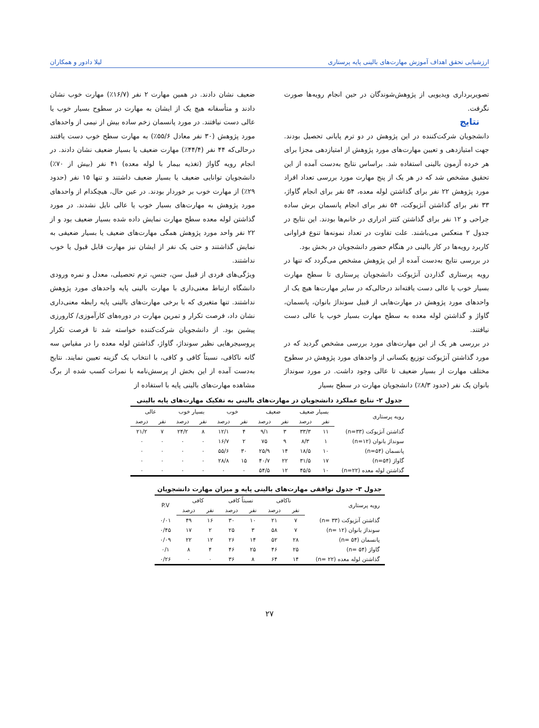ارزشیابی تحقق اهداف آموزش مهارت‌های بالینی پایه پرستاری لیلا دادور و همکاران
تصویربرداری ویدیویی از پژوهش‌شوندگان در حین انجام رویه‌ها صورت نگرفت.
نتایج
دانشجویان شرکت‌کننده در این پژوهش در دو ترم پایانی تحصیل بودند. جهت امتیازدهی و تعیین مهارت‌های مورد پژوهش از امتیازدهی مجزا برای هر خرده آزمون بالینی استفاده شد. براساس نتایج به‌دست آمده از این تحقیق مشخص شد که در هر یک از پنج مهارت مورد بررسی تعداد افراد مورد پژوهش ۲۲ نفر برای گذاشتن لوله معده، ۵۴ نفر برای انجام گاواژ، ۳۳ نفر برای گذاشتن آنژیوکت، ۵۴ نفر برای انجام پانسمان برش ساده جراحی و ۱۲ نفر برای گذاشتن کتتر ادراری در خانم‌ها بودند. این نتایج در جدول ۲ منعکس می‌باشند. علت تفاوت در تعداد نمونه‌ها تنوع فراوانی کاربرد رویه‌ها در کار بالینی در هنگام حضور دانشجویان در بخش بود.
در بررسی نتایج به‌دست آمده از این پژوهش مشخص می‌گردد که تنها در رویه پرستاری گذاردن آنژیوکت دانشجویان پرستاری تا سطح مهارت بسیار خوب یا عالی دست یافته‌اند درحالی‌که در سایر مهارت‌ها هیچ یک از واحدهای مورد پژوهش در مهارت‌هایی از قبیل سونداژ بانوان، پانسمان، گاواژ و گذاشتن لوله معده به سطح مهارت بسیار خوب یا عالی دست نیافتند.
در بررسی هر یک از این مهارت‌های مورد بررسی مشخص گردید که در مورد گذاشتن آنژیوکت توزیع یکسانی از واحدهای مورد پژوهش در سطوح مختلف مهارت از بسیار ضعیف تا عالی وجود داشت. در مورد سونداژ بانوان یک نفر (حدود ۸/۳٪) دانشجویان مهارت در سطح بسیار
ضعیف نشان دادند. در همین مهارت ۲ نفر (۱۶/۷٪) مهارت خوب نشان دادند و متأسفانه هیچ یک از ایشان به مهارت در سطوح بسیار خوب یا عالی دست نیافتند. در مورد پانسمان زخم ساده بیش از نیمی از واحدهای مورد پژوهش (۳۰ نفر معادل ۵۵/۶٪) به مهارت سطح خوب دست یافتند درحالی‌که ۴۴ نفر (۴۴/۴٪) مهارت ضعیف یا بسیار ضعیف نشان دادند. در انجام رویه گاواژ (تغذیه بیمار با لوله معده) ۴۱ نفر (بیش از ۷۰٪) دانشجویان توانایی ضعیف یا بسیار ضعیف داشتند و تنها ۱۵ نفر (حدود ۲۹٪) از مهارت خوب بر خوردار بودند. در عین حال، هیچکدام از واحدهای مورد پژوهش به مهارت‌های بسیار خوب یا عالی نایل نشدند. در مورد گذاشتن لوله معده سطح مهارت نمایش داده شده بسیار ضعیف بود و از ۲۲ نفر واحد مورد پژوهش همگی مهارت‌های ضعیف یا بسیار ضعیفی به نمایش گذاشتند و حتی یک نفر از ایشان نیز مهارت قابل قبول یا خوب نداشتند.
ویژگی‌های فردی از قبیل سن، جنس، ترم تحصیلی، معدل و نمره ورودی دانشگاه ارتباط معنی‌داری با مهارت بالینی پایه واحدهای مورد پژوهش نداشتند. تنها متغیری که با برخی مهارت‌های بالینی پایه رابطه معنی‌داری نشان داد، فرصت تکرار و تمرین مهارت در دوره‌های کارآموزی/ کارورزی پیشین بود. از دانشجویان شرکت‌کننده خواسته شد تا فرصت تکرار پروسیجرهایی نظیر سونداژ، گاواژ، گذاشتن لوله معده را در مقیاس سه گانه ناکافی، نسبتاً کافی و کافی، با انتخاب یک گزینه تعیین نمایند. نتایج به‌دست آمده از این بخش از پرسش‌نامه با نمرات کسب شده از برگ مشاهده مهارت‌های بالینی پایه با استفاده از
جدول ۲- نتایج عملکرد دانشجویان در مهارت‌های بالینی به تفکیک مهارت‌های پایه بالینی
| رویه پرستاری | بسیار ضعیف | | ضعیف | | خوب | | بسیار خوب | | عالی | |
| --- | --- | --- | --- | --- | --- | --- | --- | --- | --- | --- |
| | نفر | درصد | نفر | درصد | نفر | درصد | نفر | درصد | نفر | درصد |
| گذاشتن آنژیوکت (n=۳۳) | ۱۱ | ۳۳/۳ | ۳ | ۹/۱ | ۴ | ۱۲/۱ | ۸ | ۲۴/۲ | ۷ | ۲۱/۲ |
| سونداژ بانوان (n=۱۲) | ۱ | ۸/۳ | ۹ | ۷۵ | ۲ | ۱۶/۷ | ۰ | ۰ | ۰ | ۰ |
| پانسمان (n=۵۴) | ۱۰ | ۱۸/۵ | ۱۴ | ۲۵/۹ | ۳۰ | ۵۵/۶ | ۰ | ۰ | ۰ | ۰ |
| گاواژ (n=۵۴) | ۱۷ | ۳۱/۵ | ۲۲ | ۴۰/۷ | ۱۵ | ۲۸/۸ | ۰ | ۰ | ۰ | ۰ |
| گذاشتن لوله معده (n=۲۲) | ۱۰ | ۴۵/۵ | ۱۲ | ۵۴/۵ | ۰ | ۰ | ۰ | ۰ | ۰ | ۰ |
جدول ۳- جدول توافقی مهارت‌های بالینی پایه و میزان مهارت دانشجویان
| رویه پرستاری | ناکافی | | نسبتاً کافی | | کافی | | P.V |
| --- | --- | --- | --- | --- | --- | --- | --- |
| | نفر | درصد | نفر | درصد | نفر | درصد | |
| گذاشتن آنژیوکت (n= ۳۳) | ۷ | ۲۱ | ۱۰ | ۳۰ | ۱۶ | ۴۹ | ۰/۰۱ |
| سونداژ بانوان (n= ۱۲) | ۷ | ۵۸ | ۳ | ۲۵ | ۲ | ۱۷ | ۰/۴۵ |
| پانسمان (n= ۵۴) | ۲۸ | ۵۲ | ۱۴ | ۲۶ | ۱۲ | ۲۲ | ۰/۰۹ |
| گاواژ (n= ۵۴) | ۲۵ | ۴۶ | ۲۵ | ۴۶ | ۴ | ۸ | ۰/۱ |
| گذاشتن لوله معده (n= ۲۲) | ۱۴ | ۶۴ | ۸ | ۳۶ | ۰ | ۰ | ۰/۲۶ |
۲۷